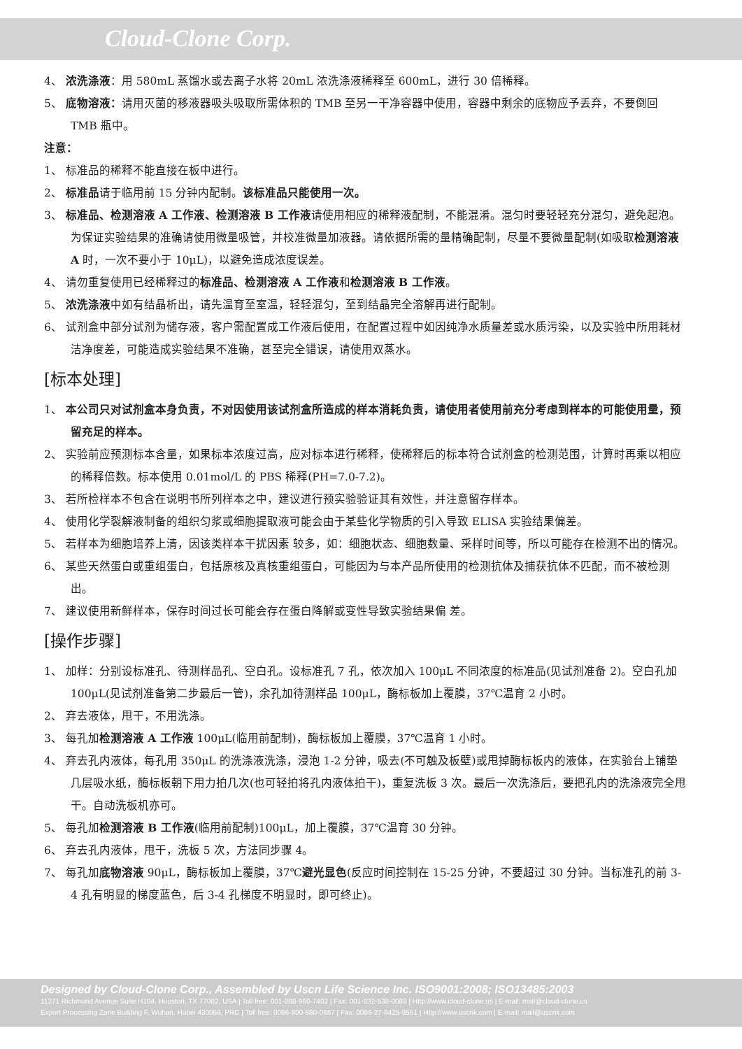Cloud-Clone Corp.
4、 浓洗涤液：用 580mL 蒸馏水或去离子水将 20mL 浓洗涤液稀释至 600mL，进行 30 倍稀释。
5、 底物溶液：请用灭菌的移液器吸头吸取所需体积的 TMB 至另一干净容器中使用，容器中剩余的底物应予丢弃，不要倒回 TMB 瓶中。
注意：
1、 标准品的稀释不能直接在板中进行。
2、 标准品请于临用前 15 分钟内配制。该标准品只能使用一次。
3、 标准品、检测溶液 A 工作液、检测溶液 B 工作液请使用相应的稀释液配制，不能混淆。混匀时要轻轻充分混匀，避免起泡。为保证实验结果的准确请使用微量吸管，并校准微量加液器。请依据所需的量精确配制，尽量不要微量配制(如吸取检测溶液 A 时，一次不要小于 10μL)，以避免造成浓度误差。
4、 请勿重复使用已经稀释过的标准品、检测溶液 A 工作液和检测溶液 B 工作液。
5、 浓洗涤液中如有结晶析出，请先温育至室温，轻轻混匀，至到结晶完全溶解再进行配制。
6、 试剂盒中部分试剂为储存液，客户需配置成工作液后使用，在配置过程中如因纯净水质量差或水质污染，以及实验中所用耗材洁净度差，可能造成实验结果不准确，甚至完全错误，请使用双蒸水。
[标本处理]
1、 本公司只对试剂盒本身负责，不对因使用该试剂盒所造成的样本消耗负责，请使用者使用前充分考虑到样本的可能使用量，预留充足的样本。
2、 实验前应预测标本含量，如果标本浓度过高，应对标本进行稀释，使稀释后的标本符合试剂盒的检测范围，计算时再乘以相应的稀释倍数。标本使用 0.01mol/L 的 PBS 稀释(PH=7.0-7.2)。
3、 若所检样本不包含在说明书所列样本之中，建议进行预实验验证其有效性，并注意留存样本。
4、 使用化学裂解液制备的组织匀浆或细胞提取液可能会由于某些化学物质的引入导致 ELISA 实验结果偏差。
5、 若样本为细胞培养上清，因该类样本干扰因素 较多，如：细胞状态、细胞数量、采样时间等，所以可能存在检测不出的情况。
6、 某些天然蛋白或重组蛋白，包括原核及真核重组蛋白，可能因为与本产品所使用的检测抗体及捕获抗体不匹配，而不被检测出。
7、 建议使用新鲜样本，保存时间过长可能会存在蛋白降解或变性导致实验结果偏 差。
[操作步骤]
1、 加样：分别设标准孔、待测样品孔、空白孔。设标准孔 7 孔，依次加入 100μL 不同浓度的标准品(见试剂准备 2)。空白孔加 100μL(见试剂准备第二步最后一管)，余孔加待测样品 100μL，酶标板加上覆膜，37℃温育 2 小时。
2、 弃去液体，甩干，不用洗涤。
3、 每孔加检测溶液 A 工作液 100μL(临用前配制)，酶标板加上覆膜，37℃温育 1 小时。
4、 弃去孔内液体，每孔用 350μL 的洗涤液洗涤，浸泡 1-2 分钟，吸去(不可触及板壁)或甩掉酶标板内的液体，在实验台上铺垫几层吸水纸，酶标板朝下用力拍几次(也可轻拍将孔内液体拍干)，重复洗板 3 次。最后一次洗涤后，要把孔内的洗涤液完全甩干。自动洗板机亦可。
5、 每孔加检测溶液 B 工作液(临用前配制)100μL，加上覆膜，37℃温育 30 分钟。
6、 弃去孔内液体，甩干，洗板 5 次，方法同步骤 4。
7、 每孔加底物溶液 90μL，酶标板加上覆膜，37℃避光显色(反应时间控制在 15-25 分钟，不要超过 30 分钟。当标准孔的前 3-4 孔有明显的梯度蓝色，后 3-4 孔梯度不明显时，即可终止)。
Designed by Cloud-Clone Corp., Assembled by Uscn Life Science Inc. ISO9001:2008; ISO13485:2003
11271 Richmond Avenue Suite H104, Houston, TX 77082, USA | Toll free: 001-888-960-7402 | Fax: 001-832-538-0088 | Http://www.cloud-clone.us | E-mail: mail@cloud-clone.us
Export Processing Zone Building F, Wuhan, Hubei 430056, PRC | Toll free: 0086-800-880-0687 | Fax: 0086-27-8425-9551 | Http://www.uscnk.com | E-mail: mail@uscnk.com